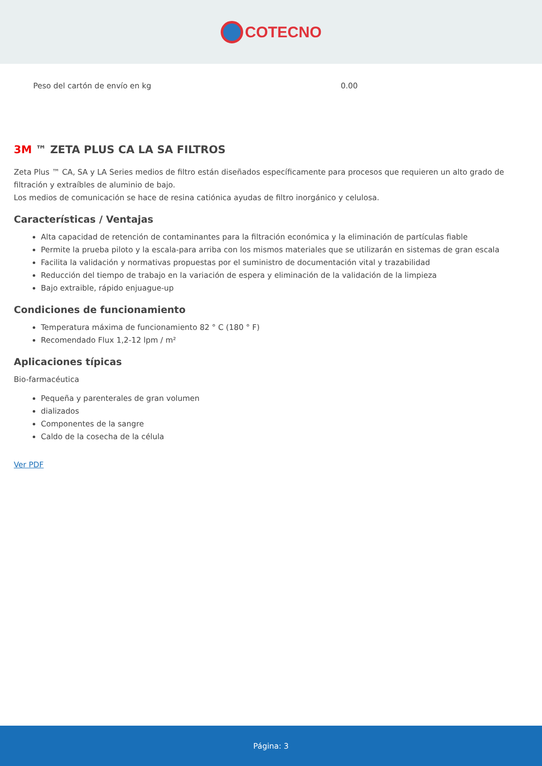COTECNO
| Peso del cartón de envío en kg | 0.00 |
3M ™ ZETA PLUS CA LA SA FILTROS
Zeta Plus ™ CA, SA y LA Series medios de filtro están diseñados específicamente para procesos que requieren un alto grado de filtración y extraíbles de aluminio de bajo.
Los medios de comunicación se hace de resina catiónica ayudas de filtro inorgánico y celulosa.
Características / Ventajas
Alta capacidad de retención de contaminantes para la filtración económica y la eliminación de partículas fiable
Permite la prueba piloto y la escala-para arriba con los mismos materiales que se utilizarán en sistemas de gran escala
Facilita la validación y normativas propuestas por el suministro de documentación vital y trazabilidad
Reducción del tiempo de trabajo en la variación de espera y eliminación de la validación de la limpieza
Bajo extraible, rápido enjuague-up
Condiciones de funcionamiento
Temperatura máxima de funcionamiento 82 ° C (180 ° F)
Recomendado Flux 1,2-12 lpm / m²
Aplicaciones típicas
Bio-farmacéutica
Pequeña y parenterales de gran volumen
dializados
Componentes de la sangre
Caldo de la cosecha de la célula
Ver PDF
Página: 3